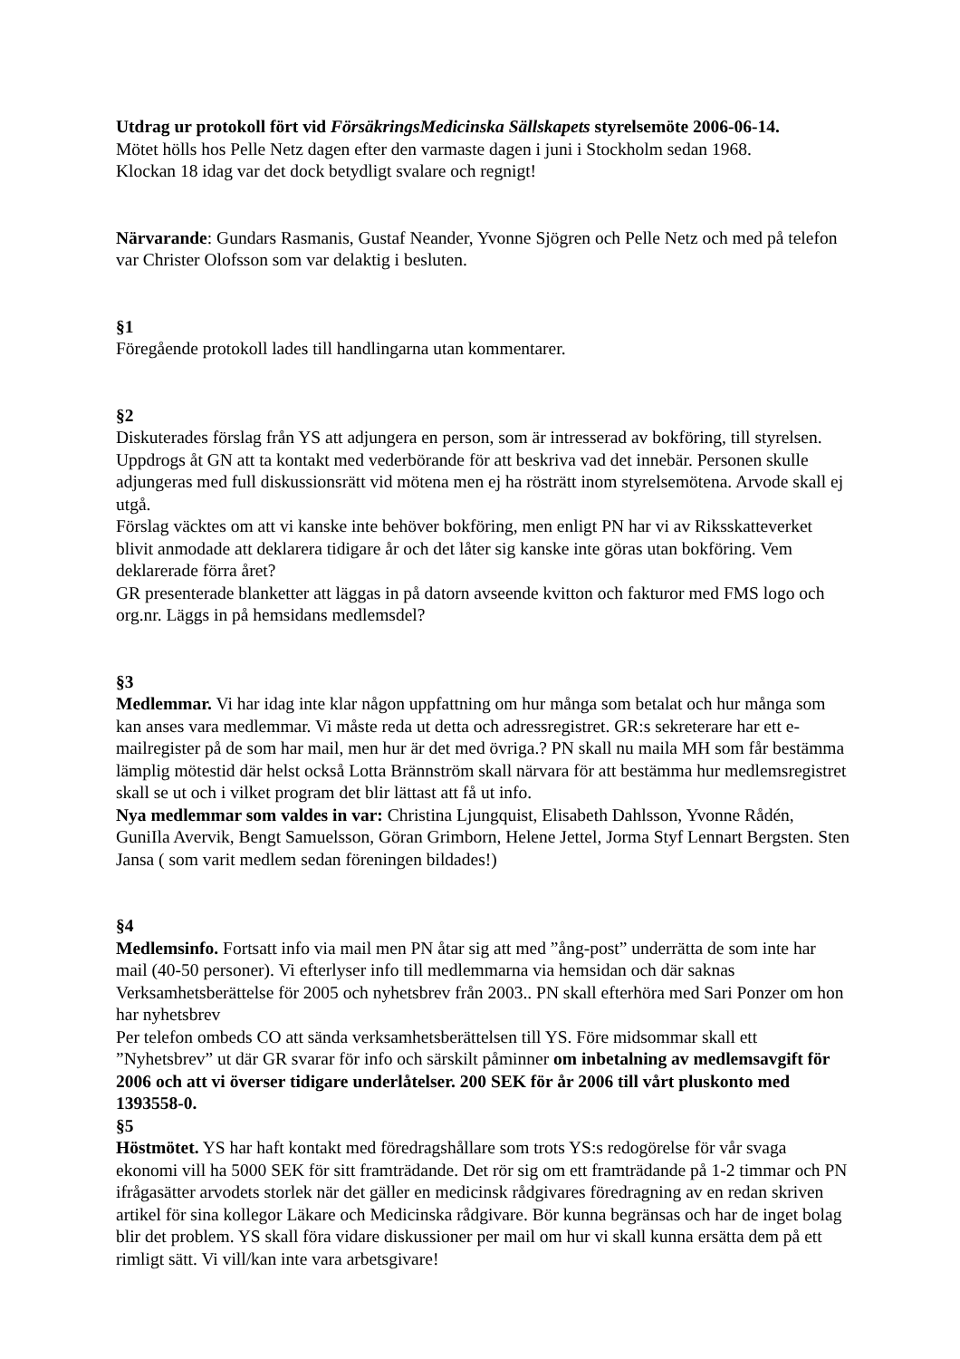Utdrag ur protokoll fört vid FörsäkringsMedicinska Sällskapets styrelsemöte 2006-06-14.
Mötet hölls hos Pelle Netz dagen efter den varmaste dagen i juni i Stockholm sedan 1968.
Klockan 18 idag var det dock betydligt svalare och regnigt!
Närvarande: Gundars Rasmanis, Gustaf Neander, Yvonne Sjögren och Pelle Netz och med på telefon var Christer Olofsson som var delaktig i besluten.
§1
Föregående protokoll lades till handlingarna utan kommentarer.
§2
Diskuterades förslag från YS att adjungera en person, som är intresserad av bokföring, till styrelsen. Uppdrogs åt GN att ta kontakt med vederbörande för att beskriva vad det innebär. Personen skulle adjungeras med full diskussionsrätt vid mötena men ej ha rösträtt inom styrelsemötena. Arvode skall ej utgå.
Förslag väcktes om att vi kanske inte behöver bokföring, men enligt PN har vi av Riksskatteverket blivit anmodade att deklarera tidigare år och det låter sig kanske inte göras utan bokföring. Vem deklarerade förra året?
GR presenterade blanketter att läggas in på datorn avseende kvitton och fakturor med FMS logo och org.nr. Läggs in på hemsidans medlemsdel?
§3
Medlemmar. Vi har idag inte klar någon uppfattning om hur många som betalat och hur många som kan anses vara medlemmar. Vi måste reda ut detta och adressregistret. GR:s sekreterare har ett e-mailregister på de som har mail, men hur är det med övriga.? PN skall nu maila MH som får bestämma lämplig mötestid där helst också Lotta Brännström skall närvara för att bestämma hur medlemsregistret skall se ut och i vilket program det blir lättast att få ut info.
Nya medlemmar som valdes in var: Christina Ljungquist, Elisabeth Dahlsson, Yvonne Rådén, GuniIla Avervik, Bengt Samuelsson, Göran Grimborn, Helene Jettel, Jorma Styf Lennart Bergsten. Sten Jansa ( som varit medlem sedan föreningen bildades!)
§4
Medlemsinfo. Fortsatt info via mail men PN åtar sig att med ”ång-post” underrätta de som inte har mail (40-50 personer). Vi efterlyser info till medlemmarna via hemsidan och där saknas Verksamhetsberättelse för 2005 och nyhetsbrev från 2003.. PN skall efterhöra med Sari Ponzer om hon har nyhetsbrev
Per telefon ombeds CO att sända verksamhetsberättelsen till YS. Före midsommar skall ett ”Nyhetsbrev” ut där GR svarar för info och särskilt påminner om inbetalning av medlemsavgift för 2006 och att vi överser tidigare underlåtelser. 200 SEK för år 2006 till vårt pluskonto med 1393558-0.
§5
Höstmötet. YS har haft kontakt med föredragshållare som trots YS:s redogörelse för vår svaga ekonomi vill ha 5000 SEK för sitt framträdande. Det rör sig om ett framträdande på 1-2 timmar och PN ifrågasätter arvodets storlek när det gäller en medicinsk rådgivares föredragning av en redan skriven artikel för sina kollegor Läkare och Medicinska rådgivare. Bör kunna begränsas och har de inget bolag blir det problem. YS skall föra vidare diskussioner per mail om hur vi skall kunna ersätta dem på ett rimligt sätt. Vi vill/kan inte vara arbetsgivare!